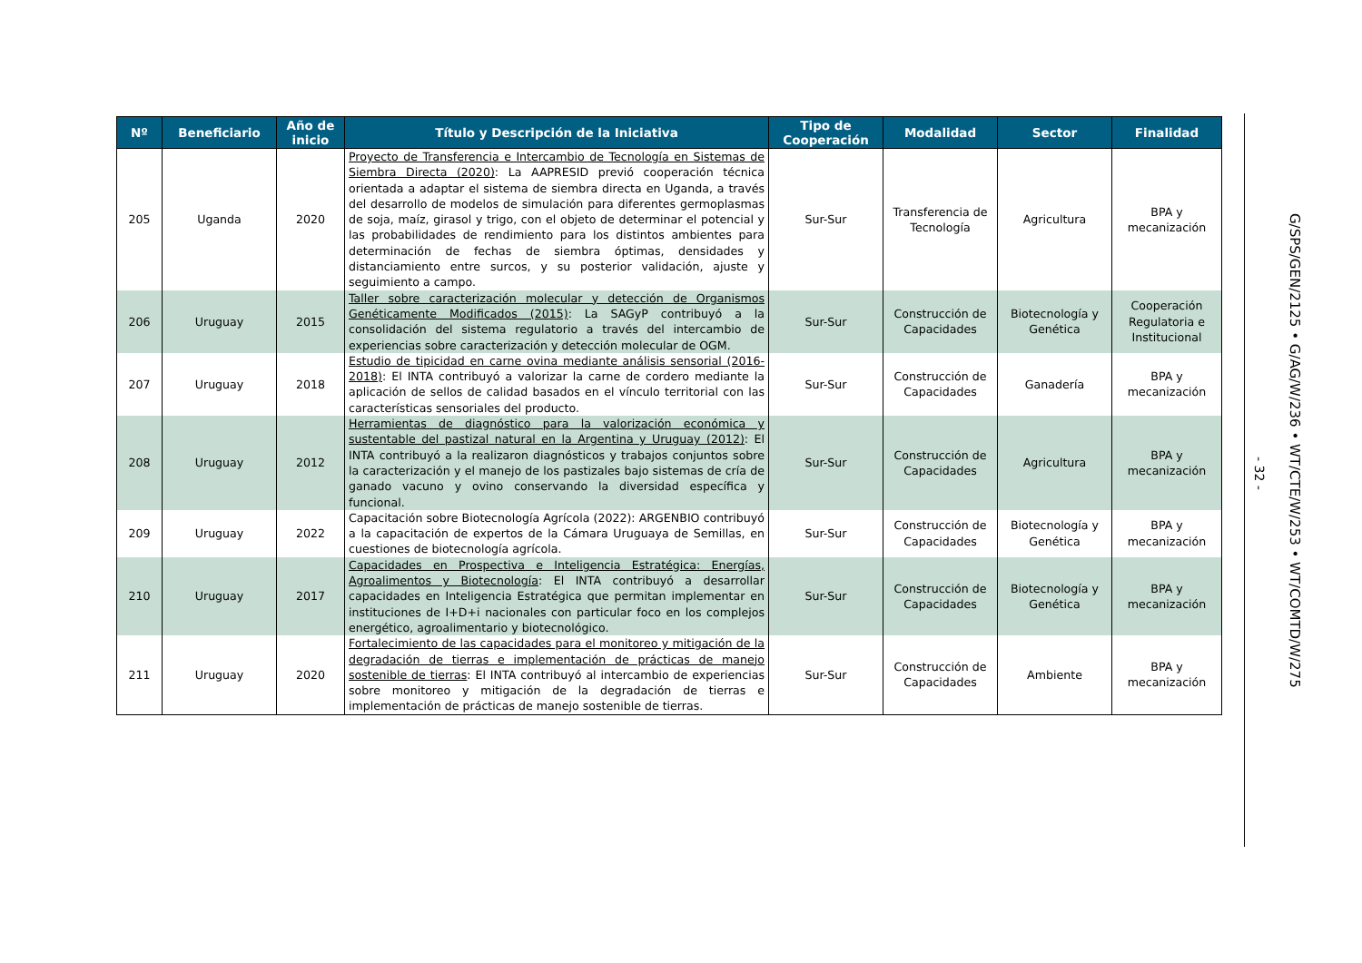| Nº | Beneficiario | Año de inicio | Título y Descripción de la Iniciativa | Tipo de Cooperación | Modalidad | Sector | Finalidad |
| --- | --- | --- | --- | --- | --- | --- | --- |
| 205 | Uganda | 2020 | Proyecto de Transferencia e Intercambio de Tecnología en Sistemas de Siembra Directa (2020) : La AAPRESID previó cooperación técnica orientada a adaptar el sistema de siembra directa en Uganda, a través del desarrollo de modelos de simulación para diferentes germoplasmas de soja, maíz, girasol y trigo, con el objeto de determinar el potencial y las probabilidades de rendimiento para los distintos ambientes para determinación de fechas de siembra óptimas, densidades y distanciamiento entre surcos, y su posterior validación, ajuste y seguimiento a campo. | Sur-Sur | Transferencia de Tecnología | Agricultura | BPA y mecanización |
| 206 | Uruguay | 2015 | Taller sobre caracterización molecular y detección de Organismos Genéticamente Modificados (2015) : La SAGyP contribuyó a la consolidación del sistema regulatorio a través del intercambio de experiencias sobre caracterización y detección molecular de OGM. | Sur-Sur | Construcción de Capacidades | Biotecnología y Genética | Cooperación Regulatoria e Institucional |
| 207 | Uruguay | 2018 | Estudio de tipicidad en carne ovina mediante análisis sensorial (2016-2018) : El INTA contribuyó a valorizar la carne de cordero mediante la aplicación de sellos de calidad basados en el vínculo territorial con las características sensoriales del producto. | Sur-Sur | Construcción de Capacidades | Ganadería | BPA y mecanización |
| 208 | Uruguay | 2012 | Herramientas de diagnóstico para la valorización económica y sustentable del pastizal natural en la Argentina y Uruguay (2012) : El INTA contribuyó a la realizaron diagnósticos y trabajos conjuntos sobre la caracterización y el manejo de los pastizales bajo sistemas de cría de ganado vacuno y ovino conservando la diversidad específica y funcional. | Sur-Sur | Construcción de Capacidades | Agricultura | BPA y mecanización |
| 209 | Uruguay | 2022 | Capacitación sobre Biotecnología Agrícola (2022): ARGENBIO contribuyó a la capacitación de expertos de la Cámara Uruguaya de Semillas, en cuestiones de biotecnología agrícola. | Sur-Sur | Construcción de Capacidades | Biotecnología y Genética | BPA y mecanización |
| 210 | Uruguay | 2017 | Capacidades en Prospectiva e Inteligencia Estratégica: Energías, Agroalimentos y Biotecnología : El INTA contribuyó a desarrollar capacidades en Inteligencia Estratégica que permitan implementar en instituciones de I+D+i nacionales con particular foco en los complejos energético, agroalimentario y biotecnológico. | Sur-Sur | Construcción de Capacidades | Biotecnología y Genética | BPA y mecanización |
| 211 | Uruguay | 2020 | Fortalecimiento de las capacidades para el monitoreo y mitigación de la degradación de tierras e implementación de prácticas de manejo sostenible de tierras : El INTA contribuyó al intercambio de experiencias sobre monitoreo y mitigación de la degradación de tierras e implementación de prácticas de manejo sostenible de tierras. | Sur-Sur | Construcción de Capacidades | Ambiente | BPA y mecanización |
- 32 -
G/SPS/GEN/2125 • G/AG/W/236 • WT/CTE/W/253 • WT/COMTD/W/275